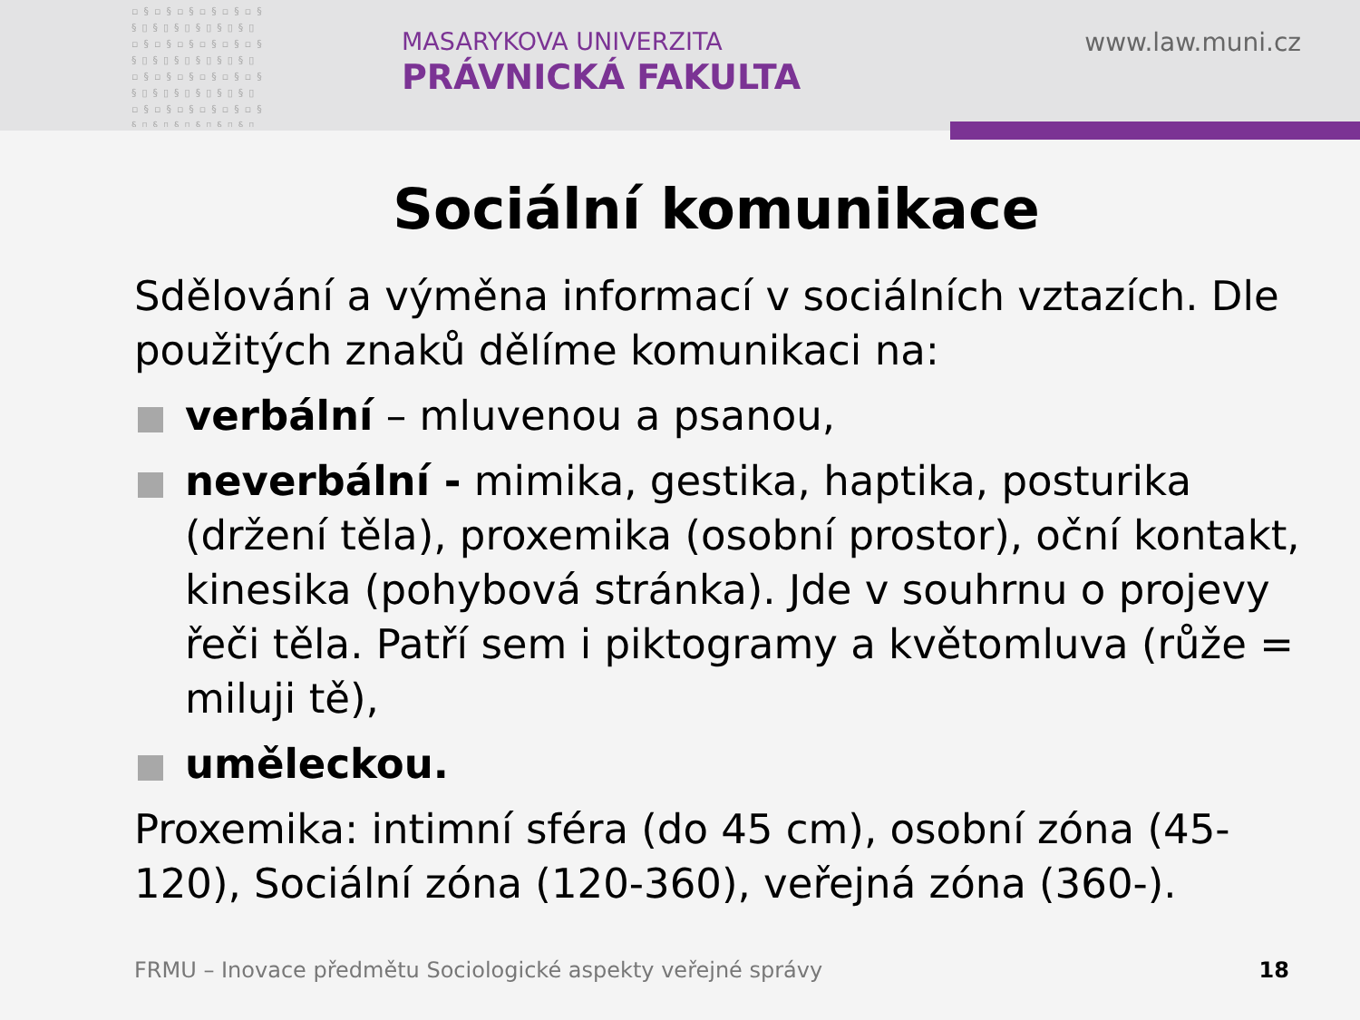▫§▫§▫§▫§▫§▫§ §▯§▯§▯§▯§▯§▯ ▫§▫§▫§▫§▫§▫§ §▯§▯§▯§▯§▯§▯ ▫§▫§▫§▫§▫§▫§ §▯§▯§▯§▯§▯§▯ ▫§▫§▫§▫§▫§▫§ §▯§▯§▯§▯§▯§▯
MASARYKOVA UNIVERZITA
PRÁVNICKÁ FAKULTA
www.law.muni.cz
Sociální komunikace
Sdělování a výměna informací v sociálních vztazích. Dle použitých znaků dělíme komunikaci na:
verbální – mluvenou a psanou,
neverbální - mimika, gestika, haptika, posturika (držení těla), proxemika (osobní prostor), oční kontakt, kinesika (pohybová stránka). Jde v souhrnu o projevy řeči těla. Patří sem i piktogramy a květomluva (růže = miluji tě),
uměleckou.
Proxemika: intimní sféra (do 45 cm), osobní zóna (45-120), Sociální zóna (120-360), veřejná zóna (360-).
FRMU – Inovace předmětu Sociologické aspekty veřejné správy
18